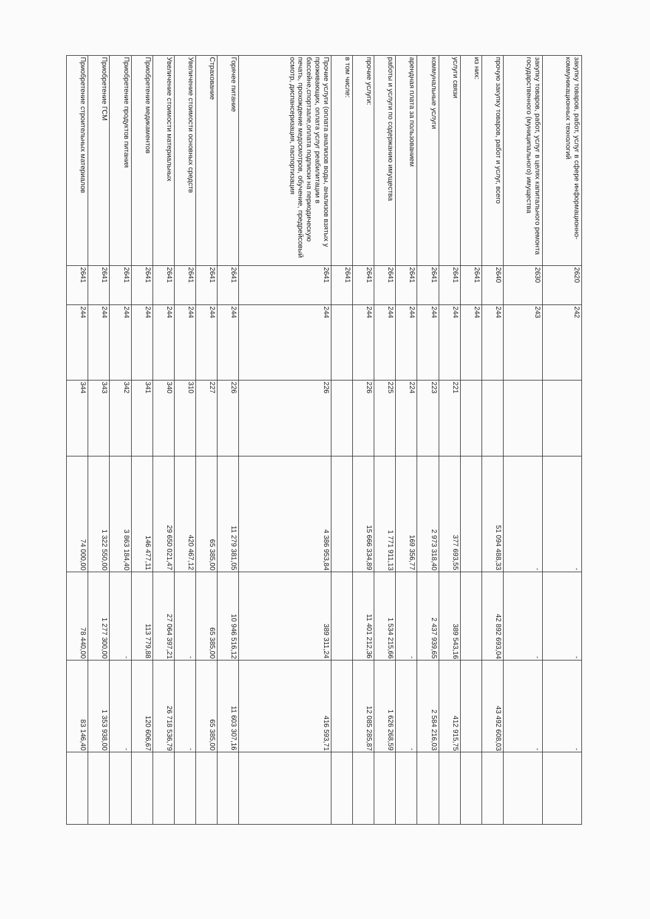| закупку товаров, работ, услуг в сфере информационно-коммуникационных технологий | 2620 | 242 | | - | - | - | |
| закупку товаров, работ, услуг в целях капитального ремонта государственного (муниципального) имущества | 2630 | 243 | | - | - | - | |
| прочую закупку товаров, работ и услуг, всего | 2640 | 244 | | 51 094 488,33 | 42 892 693,04 | 43 492 608,03 | |
| из них: | 2641 | 244 | | | | | |
| услуги связи | 2641 | 244 | 221 | 377 693,55 | 389 543,16 | 412 915,75 | |
| коммунальные услуги | 2641 | 244 | 223 | 2 973 318,40 | 2 437 939,65 | 2 584 216,03 | |
| арендная плата за пользованием | 2641 | 244 | 224 | 169 356,77 | - | - | |
| работы и услуги по содержанию имущества | 2641 | 244 | 225 | 1 771 911,13 | 1 534 215,66 | 1 626 268,59 | |
| прочие услуги: | 2641 | 244 | 226 | 15 666 334,89 | 11 401 212,36 | 12 085 285,87 | |
| в том числе: | 2641 | | | | | | |
| Прочие услуги (оплата анализов воды, анализов взятых у проживающих, оплата услуг реабилитации в бассейне,спортзале,оплата подписки на периодическую печать, прохождение медосмотров, обучение, предрейсовый осмотр, диспансеризация, паспортизация | 2641 | 244 | 226 | 4 386 953,84 | 389 311,24 | 416 593,71 | |
| Горячее питание | 2641 | 244 | 226 | 11 279 381,05 | 10 946 516,12 | 11 603 307,16 | |
| Страхование | 2641 | 244 | 227 | 65 385,00 | 65 385,00 | 65 385,00 | |
| Увеличение стоимости основных средств | 2641 | 244 | 310 | 420 467,12 | - | - | |
| Увеличение стоимости материальных | 2641 | 244 | 340 | 29 650 021,47 | 27 064 397,21 | 26 718 536,79 | |
| Приобретение медикаментов | 2641 | 244 | 341 | 146 477,11 | 113 779,88 | 120 606,67 | |
| Приобретение продуктов питания | 2641 | 244 | 342 | 3 863 184,40 | - | - | |
| Приобретение ГСМ | 2641 | 244 | 343 | 1 322 550,00 | 1 277 300,00 | 1 353 938,00 | |
| Приобретение строительных материалов | 2641 | 244 | 344 | 74 000,00 | 78 440,00 | 83 146,40 | |